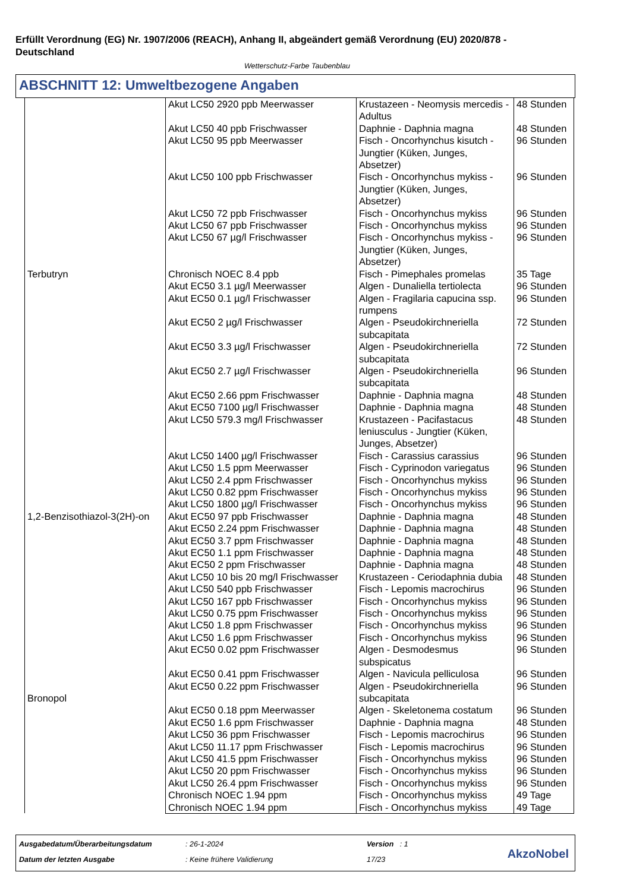Erfüllt Verordnung (EG) Nr. 1907/2006 (REACH), Anhang II, abgeändert gemäß Verordnung (EU) 2020/878 - Deutschland
Wetterschutz-Farbe Taubenblau
ABSCHNITT 12: Umweltbezogene Angaben
| Terbutryn | Akut LC50 2920 ppb Meerwasser | Krustazeen - Neomysis mercedis - Adultus | 48 Stunden |
| | Akut LC50 40 ppb Frischwasser | Daphnie - Daphnia magna | 48 Stunden |
| | Akut LC50 95 ppb Meerwasser | Fisch - Oncorhynchus kisutch - Jungtier (Küken, Junges, Absetzer) | 96 Stunden |
| | Akut LC50 100 ppb Frischwasser | Fisch - Oncorhynchus mykiss - Jungtier (Küken, Junges, Absetzer) | 96 Stunden |
| | Akut LC50 72 ppb Frischwasser | Fisch - Oncorhynchus mykiss | 96 Stunden |
| | Akut LC50 67 ppb Frischwasser | Fisch - Oncorhynchus mykiss | 96 Stunden |
| | Akut LC50 67 µg/l Frischwasser | Fisch - Oncorhynchus mykiss - Jungtier (Küken, Junges, Absetzer) | 96 Stunden |
| | Chronisch NOEC 8.4 ppb | Fisch - Pimephales promelas | 35 Tage |
| | Akut EC50 3.1 µg/l Meerwasser | Algen - Dunaliella tertiolecta | 96 Stunden |
| | Akut EC50 0.1 µg/l Frischwasser | Algen - Fragilaria capucina ssp. rumpens | 96 Stunden |
| | Akut EC50 2 µg/l Frischwasser | Algen - Pseudokirchneriella subcapitata | 72 Stunden |
| | Akut EC50 3.3 µg/l Frischwasser | Algen - Pseudokirchneriella subcapitata | 72 Stunden |
| | Akut EC50 2.7 µg/l Frischwasser | Algen - Pseudokirchneriella subcapitata | 96 Stunden |
| | Akut EC50 2.66 ppm Frischwasser | Daphnie - Daphnia magna | 48 Stunden |
| | Akut EC50 7100 µg/l Frischwasser | Daphnie - Daphnia magna | 48 Stunden |
| | Akut LC50 579.3 mg/l Frischwasser | Krustazeen - Pacifastacus leniusculus - Jungtier (Küken, Junges, Absetzer) | 48 Stunden |
| 1,2-Benzisothiazol-3(2H)-on | Akut LC50 1400 µg/l Frischwasser | Fisch - Carassius carassius | 96 Stunden |
| | Akut LC50 1.5 ppm Meerwasser | Fisch - Cyprinodon variegatus | 96 Stunden |
| | Akut LC50 2.4 ppm Frischwasser | Fisch - Oncorhynchus mykiss | 96 Stunden |
| | Akut LC50 0.82 ppm Frischwasser | Fisch - Oncorhynchus mykiss | 96 Stunden |
| | Akut LC50 1800 µg/l Frischwasser | Fisch - Oncorhynchus mykiss | 96 Stunden |
| | Akut EC50 97 ppb Frischwasser | Daphnie - Daphnia magna | 48 Stunden |
| | Akut EC50 2.24 ppm Frischwasser | Daphnie - Daphnia magna | 48 Stunden |
| | Akut EC50 3.7 ppm Frischwasser | Daphnie - Daphnia magna | 48 Stunden |
| | Akut EC50 1.1 ppm Frischwasser | Daphnie - Daphnia magna | 48 Stunden |
| | Akut EC50 2 ppm Frischwasser | Daphnie - Daphnia magna | 48 Stunden |
| | Akut LC50 10 bis 20 mg/l Frischwasser | Krustazeen - Ceriodaphnia dubia | 48 Stunden |
| Bronopol | Akut LC50 540 ppb Frischwasser | Fisch - Lepomis macrochirus | 96 Stunden |
| | Akut LC50 167 ppb Frischwasser | Fisch - Oncorhynchus mykiss | 96 Stunden |
| | Akut LC50 0.75 ppm Frischwasser | Fisch - Oncorhynchus mykiss | 96 Stunden |
| | Akut LC50 1.8 ppm Frischwasser | Fisch - Oncorhynchus mykiss | 96 Stunden |
| | Akut LC50 1.6 ppm Frischwasser | Fisch - Oncorhynchus mykiss | 96 Stunden |
| | Akut EC50 0.02 ppm Frischwasser | Algen - Desmodesmus subspicatus | 96 Stunden |
| | Akut EC50 0.41 ppm Frischwasser | Algen - Navicula pelliculosa | 96 Stunden |
| | Akut EC50 0.22 ppm Frischwasser | Algen - Pseudokirchneriella subcapitata | 96 Stunden |
| | Akut EC50 0.18 ppm Meerwasser | Algen - Skeletonema costatum | 96 Stunden |
| | Akut EC50 1.6 ppm Frischwasser | Daphnie - Daphnia magna | 48 Stunden |
| | Akut LC50 36 ppm Frischwasser | Fisch - Lepomis macrochirus | 96 Stunden |
| | Akut LC50 11.17 ppm Frischwasser | Fisch - Lepomis macrochirus | 96 Stunden |
| | Akut LC50 41.5 ppm Frischwasser | Fisch - Oncorhynchus mykiss | 96 Stunden |
| | Akut LC50 20 ppm Frischwasser | Fisch - Oncorhynchus mykiss | 96 Stunden |
| | Akut LC50 26.4 ppm Frischwasser | Fisch - Oncorhynchus mykiss | 96 Stunden |
| | Chronisch NOEC 1.94 ppm | Fisch - Oncorhynchus mykiss | 49 Tage |
| | Chronisch NOEC 1.94 ppm | Fisch - Oncorhynchus mykiss | 49 Tage |
Ausgabedatum/Überarbeitungsdatum
: 26-1-2024 Version : 1
Datum der letzten Ausgabe : Keine frühere Validierung 17/23 AkzoNobel